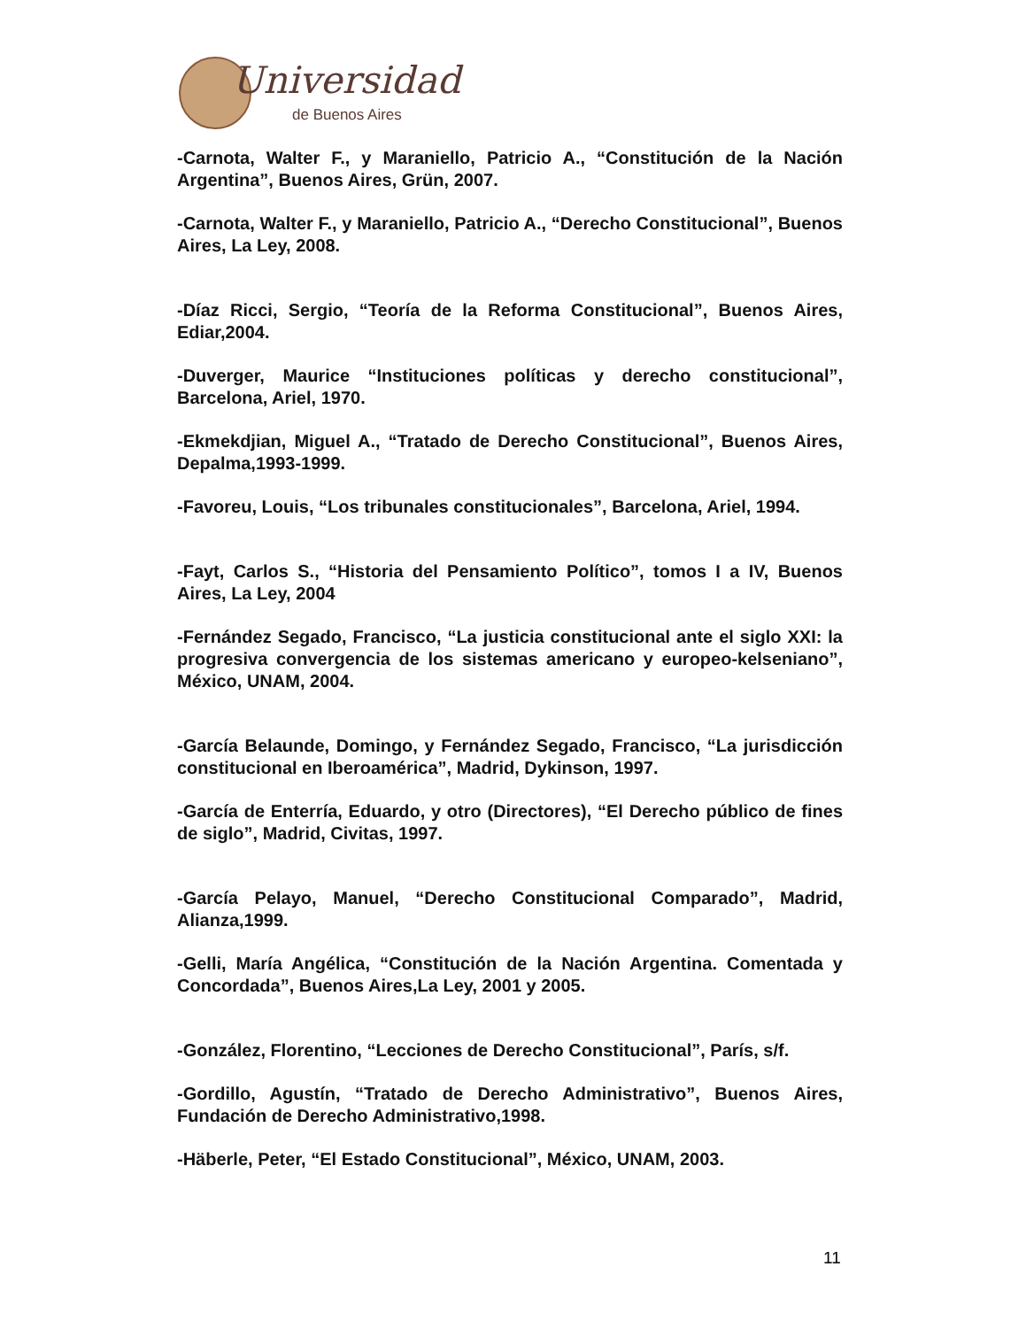Universidad
de Buenos Aires
-Carnota, Walter F., y Maraniello, Patricio A., “Constitución de la Nación Argentina”, Buenos Aires, Grün, 2007.
-Carnota, Walter F., y Maraniello, Patricio A., “Derecho Constitucional”, Buenos Aires, La Ley, 2008.
-Díaz Ricci, Sergio, “Teoría de la Reforma Constitucional”, Buenos Aires, Ediar,2004.
-Duverger, Maurice “Instituciones políticas y derecho constitucional”, Barcelona, Ariel, 1970.
-Ekmekdjian, Miguel A., “Tratado de Derecho Constitucional”, Buenos Aires, Depalma,1993-1999.
-Favoreu, Louis, “Los tribunales constitucionales”, Barcelona, Ariel, 1994.
-Fayt, Carlos S., “Historia del Pensamiento Político”, tomos I a IV, Buenos Aires, La Ley, 2004
-Fernández Segado, Francisco, “La justicia constitucional ante el siglo XXI: la progresiva convergencia de los sistemas americano y europeo-kelseniano”, México, UNAM, 2004.
-García Belaunde, Domingo, y Fernández Segado, Francisco, “La jurisdicción constitucional en Iberoamérica”, Madrid, Dykinson, 1997.
-García de Enterría, Eduardo, y otro (Directores), “El Derecho público de fines de siglo”, Madrid, Civitas, 1997.
-García Pelayo, Manuel, “Derecho Constitucional Comparado”, Madrid, Alianza,1999.
-Gelli, María Angélica, “Constitución de la Nación Argentina. Comentada y Concordada”, Buenos Aires,La Ley, 2001 y 2005.
-González, Florentino, “Lecciones de Derecho Constitucional”, París, s/f.
-Gordillo, Agustín, “Tratado de Derecho Administrativo”, Buenos Aires, Fundación de Derecho Administrativo,1998.
-Häberle, Peter, “El Estado Constitucional”, México, UNAM, 2003.
11